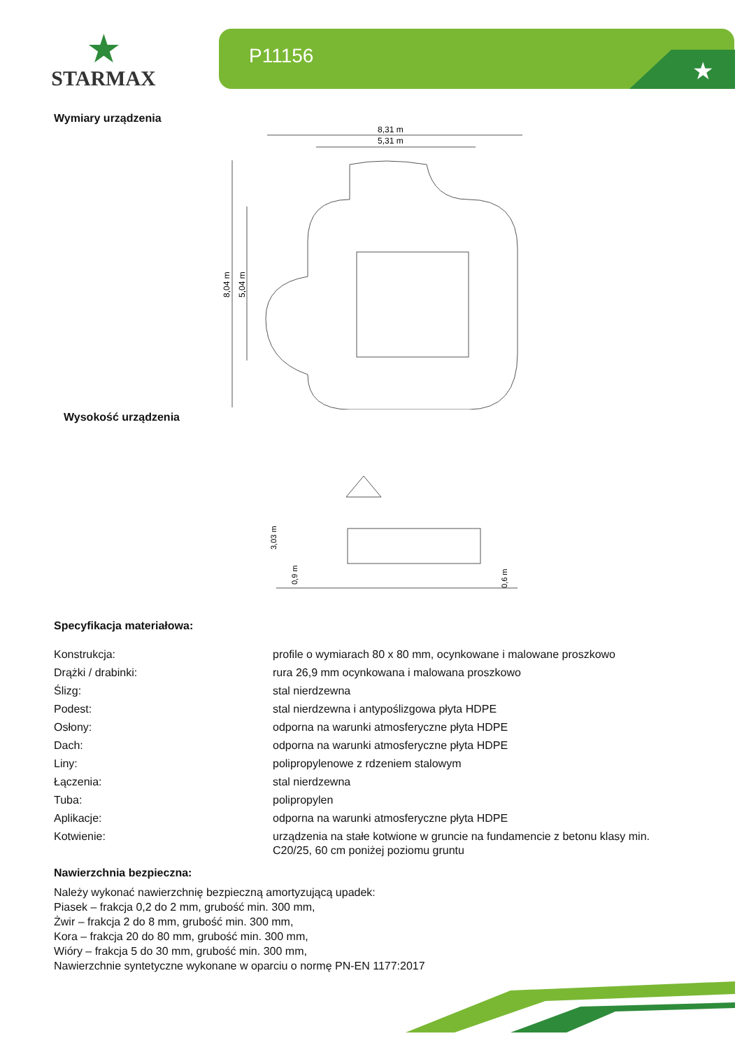★
STARMAX
P11156
★
Wymiary urządzenia
8,31 m
5,31 m
8,04 m
5,04 m
Wysokość urządzenia
3,03 m
0,9 m
0,6 m
Specyfikacja materiałowa:
| Konstrukcja: | profile o wymiarach 80 x 80 mm, ocynkowane i malowane proszkowo |
| Drążki / drabinki: | rura 26,9 mm ocynkowana i malowana proszkowo |
| Ślizg: | stal nierdzewna |
| Podest: | stal nierdzewna i antypoślizgowa płyta HDPE |
| Osłony: | odporna na warunki atmosferyczne płyta HDPE |
| Dach: | odporna na warunki atmosferyczne płyta HDPE |
| Liny: | polipropylenowe z rdzeniem stalowym |
| Łączenia: | stal nierdzewna |
| Tuba: | polipropylen |
| Aplikacje: | odporna na warunki atmosferyczne płyta HDPE |
| Kotwienie: | urządzenia na stałe kotwione w gruncie na fundamencie z betonu klasy min. C20/25, 60 cm poniżej poziomu gruntu |
Nawierzchnia bezpieczna:
Należy wykonać nawierzchnię bezpieczną amortyzującą upadek:
Piasek – frakcja 0,2 do 2 mm, grubość min. 300 mm,
Żwir – frakcja 2 do 8 mm, grubość min. 300 mm,
Kora – frakcja 20 do 80 mm, grubość min. 300 mm,
Wióry – frakcja 5 do 30 mm, grubość min. 300 mm,
Nawierzchnie syntetyczne wykonane w oparciu o normę PN-EN 1177:2017